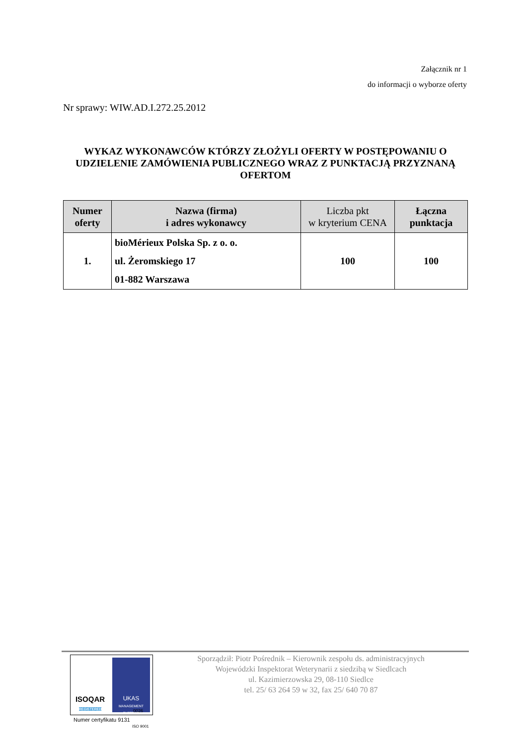Załącznik nr 1
do informacji o wyborze oferty
Nr sprawy: WIW.AD.I.272.25.2012
WYKAZ WYKONAWCÓW KTÓRZY ZŁOŻYLI OFERTY W POSTĘPOWANIU O UDZIELENIE ZAMÓWIENIA PUBLICZNEGO WRAZ Z PUNKTACJĄ PRZYZNANĄ OFERTOM
| Numer oferty | Nazwa (firma) i adres wykonawcy | Liczba pkt w kryterium CENA | Łączna punktacja |
| --- | --- | --- | --- |
| 1. | bioMérieux Polska Sp. z o. o. ul. Żeromskiego 17 01-882 Warszawa | 100 | 100 |
ISOQAR
REGISTERED
UKAS
MANAGEMENT SYSTEMS
Sporządził: Piotr Pośrednik – Kierownik zespołu ds. administracyjnych
Wojewódzki Inspektorat Weterynarii z siedzibą w Siedlcach
ul. Kazimierzowska 29, 08-110 Siedlce
tel. 25/ 63 264 59 w 32, fax 25/ 640 70 87
Numer certyfikatu 9131
ISO 9001
0026